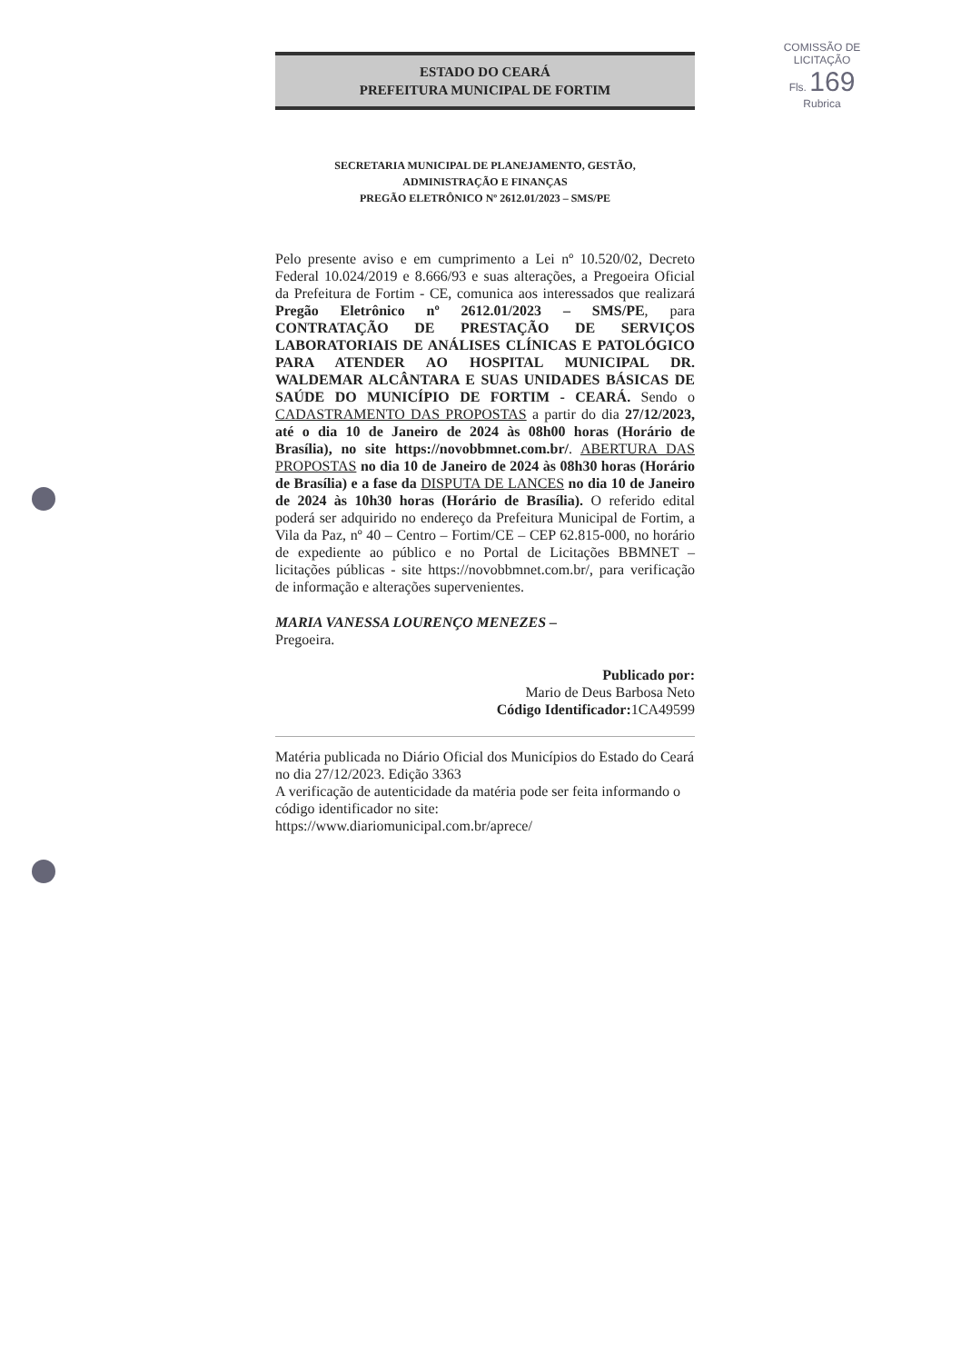COMISSÃO DE LICITAÇÃO
Fls. 169
Rubrica
ESTADO DO CEARÁ
PREFEITURA MUNICIPAL DE FORTIM
SECRETARIA MUNICIPAL DE PLANEJAMENTO, GESTÃO,
ADMINISTRAÇÃO E FINANÇAS
PREGÃO ELETRÔNICO Nº 2612.01/2023 – SMS/PE
Pelo presente aviso e em cumprimento a Lei nº 10.520/02, Decreto Federal 10.024/2019 e 8.666/93 e suas alterações, a Pregoeira Oficial da Prefeitura de Fortim - CE, comunica aos interessados que realizará Pregão Eletrônico nº 2612.01/2023 – SMS/PE, para CONTRATAÇÃO DE PRESTAÇÃO DE SERVIÇOS LABORATORIAIS DE ANÁLISES CLÍNICAS E PATOLÓGICO PARA ATENDER AO HOSPITAL MUNICIPAL DR. WALDEMAR ALCÂNTARA E SUAS UNIDADES BÁSICAS DE SAÚDE DO MUNICÍPIO DE FORTIM - CEARÁ. Sendo o CADASTRAMENTO DAS PROPOSTAS a partir do dia 27/12/2023, até o dia 10 de Janeiro de 2024 às 08h00 horas (Horário de Brasília), no site https://novobbmnet.com.br/. ABERTURA DAS PROPOSTAS no dia 10 de Janeiro de 2024 às 08h30 horas (Horário de Brasília) e a fase da DISPUTA DE LANCES no dia 10 de Janeiro de 2024 às 10h30 horas (Horário de Brasília). O referido edital poderá ser adquirido no endereço da Prefeitura Municipal de Fortim, a Vila da Paz, nº 40 – Centro – Fortim/CE – CEP 62.815-000, no horário de expediente ao público e no Portal de Licitações BBMNET – licitações públicas - site https://novobbmnet.com.br/, para verificação de informação e alterações supervenientes.
MARIA VANESSA LOURENÇO MENEZES –
Pregoeira.
Publicado por:
Mario de Deus Barbosa Neto
Código Identificador: 1CA49599
Matéria publicada no Diário Oficial dos Municípios do Estado do Ceará no dia 27/12/2023. Edição 3363
A verificação de autenticidade da matéria pode ser feita informando o código identificador no site:
https://www.diariomunicipal.com.br/aprece/